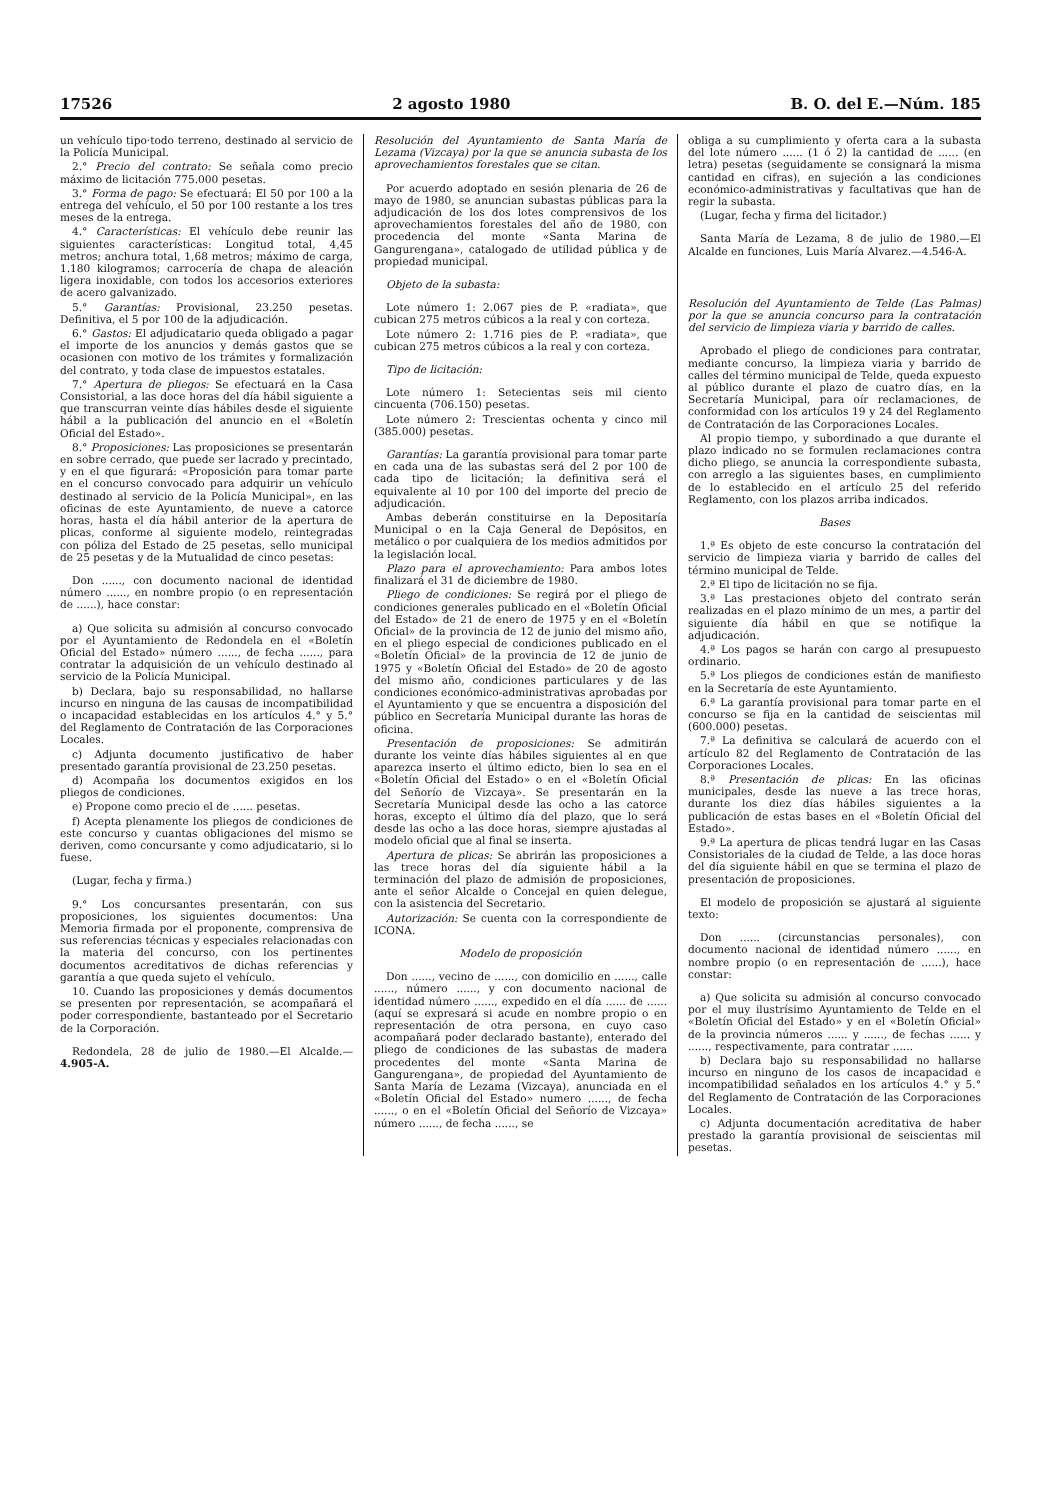17526 2 agosto 1980 B. O. del E.—Núm. 185
un vehículo tipo·todo terreno, destinado al servicio de la Policía Municipal.
2.° Precio del contrato: Se señala como precio máximo de licitación 775.000 pesetas.
3.° Forma de pago: Se efectuará: El 50 por 100 a la entrega del vehículo, el 50 por 100 restante a los tres meses de la entrega.
4.° Características: El vehículo debe reunir las siguientes características: Longitud total, 4,45 metros; anchura total, 1,68 metros; máximo de carga, 1.180 kilogramos; carrocería de chapa de aleación ligera inoxidable, con todos los accesorios exteriores de acero galvanizado.
5.° Garantías: Provisional, 23.250 pesetas. Definitiva, el 5 por 100 de la adjudicación.
6.° Gastos: El adjudicatario queda obligado a pagar el importe de los anuncios y demás gastos que se ocasionen con motivo de los trámites y formalización del contrato, y toda clase de impuestos estatales.
7.° Apertura de pliegos: Se efectuará en la Casa Consistorial, a las doce horas del día hábil siguiente a que transcurran veinte días hábiles desde el siguiente hábil a la publicación del anuncio en el «Boletín Oficial del Estado».
8.° Proposiciones: Las proposiciones se presentarán en sobre cerrado, que puede ser lacrado y precintado, y en el que figurará: «Proposición para tomar parte en el concurso convocado para adquirir un vehículo destinado al servicio de la Policía Municipal», en las oficinas de este Ayuntamiento, de nueve a catorce horas, hasta el día hábil anterior de la apertura de plicas, conforme al siguiente modelo, reintegradas con póliza del Estado de 25 pesetas, sello municipal de 25 pesetas y de la Mutualidad de cinco pesetas:
Don ......, con documento nacional de identidad número ......, en nombre propio (o en representación de ......), hace constar:
a) Que solicita su admisión al concurso convocado por el Ayuntamiento de Redondela en el «Boletín Oficial del Estado» número ......, de fecha ......, para contratar la adquisición de un vehículo destinado al servicio de la Policía Municipal.
b) Declara, bajo su responsabilidad, no hallarse incurso en ninguna de las causas de incompatibilidad o incapacidad establecidas en los artículos 4.° y 5.° del Reglamento de Contratación de las Corporaciones Locales.
c) Adjunta documento justificativo de haber presentado garantía provisional de 23.250 pesetas.
d) Acompaña los documentos exigidos en los pliegos de condiciones.
e) Propone como precio el de ...... pesetas.
f) Acepta plenamente los pliegos de condiciones de este concurso y cuantas obligaciones del mismo se deriven, como concursante y como adjudicatario, si lo fuese.
(Lugar, fecha y firma.)
9.° Los concursantes presentarán, con sus proposiciones, los siguientes documentos: Una Memoria firmada por el proponente, comprensiva de sus referencias técnicas y especiales relacionadas con la materia del concurso, con los pertinentes documentos acreditativos de dichas referencias y garantía a que queda sujeto el vehículo.
10. Cuando las proposiciones y demás documentos se presenten por representación, se acompañará el poder correspondiente, bastanteado por el Secretario de la Corporación.
Redondela, 28 de julio de 1980.—El Alcalde.—4.905-A.
Resolución del Ayuntamiento de Santa María de Lezama (Vizcaya) por la que se anuncia subasta de los aprovechamientos forestales que se citan.
Por acuerdo adoptado en sesión plenaria de 26 de mayo de 1980, se anuncian subastas públicas para la adjudicación de los dos lotes comprensivos de los aprovechamientos forestales del año de 1980, con procedencia del monte «Santa Marina de Gangurengana», catalogado de utilidad pública y de propiedad municipal.
Objeto de la subasta:
Lote número 1: 2.067 pies de P. «radiata», que cubican 275 metros cúbicos a la real y con corteza.
Lote número 2: 1.716 pies de P. «radiata», que cubican 275 metros cúbicos a la real y con corteza.
Tipo de licitación:
Lote número 1: Setecientas seis mil ciento cincuenta (706.150) pesetas.
Lote número 2: Trescientas ochenta y cinco mil (385.000) pesetas.
Garantías: La garantía provisional para tomar parte en cada una de las subastas será del 2 por 100 de cada tipo de licitación; la definitiva será el equivalente al 10 por 100 del importe del precio de adjudicación.
Ambas deberán constituirse en la Depositaría Municipal o en la Caja General de Depósitos, en metálico o por cualquiera de los medios admitidos por la legislación local.
Plazo para el aprovechamiento: Para ambos lotes finalizará el 31 de diciembre de 1980.
Pliego de condiciones: Se regirá por el pliego de condiciones generales publicado en el «Boletín Oficial del Estado» de 21 de enero de 1975 y en el «Boletín Oficial» de la provincia de 12 de junio del mismo año, en el pliego especial de condiciones publicado en el «Boletín Oficial» de la provincia de 12 de junio de 1975 y «Boletín Oficial del Estado» de 20 de agosto del mismo año, condiciones particulares y de las condiciones económico-administrativas aprobadas por el Ayuntamiento y que se encuentra a disposición del público en Secretaría Municipal durante las horas de oficina.
Presentación de proposiciones: Se admitirán durante los veinte días hábiles siguientes al en que aparezca inserto el último edicto, bien lo sea en el «Boletín Oficial del Estado» o en el «Boletín Oficial del Señorío de Vizcaya». Se presentarán en la Secretaría Municipal desde las ocho a las catorce horas, excepto el último día del plazo, que lo será desde las ocho a las doce horas, siempre ajustadas al modelo oficial que al final se inserta.
Apertura de plicas: Se abrirán las proposiciones a las trece horas del día siguiente hábil a la terminación del plazo de admisión de proposiciones, ante el señor Alcalde o Concejal en quien delegue, con la asistencia del Secretario.
Autorización: Se cuenta con la correspondiente de ICONA.
Modelo de proposición
Don ......, vecino de ......, con domicilio en ......, calle ......, número ......, y con documento nacional de identidad número ......, expedido en el día ...... de ...... (aquí se expresará si acude en nombre propio o en representación de otra persona, en cuyo caso acompañará poder declarado bastante), enterado del pliego de condiciones de las subastas de madera procedentes del monte «Santa Marina de Gangurengana», de propiedad del Ayuntamiento de Santa María de Lezama (Vizcaya), anunciada en el «Boletín Oficial del Estado» numero ......, de fecha ......, o en el «Boletín Oficial del Señorío de Vizcaya» número ......, de fecha ......, se
obliga a su cumplimiento y oferta cara a la subasta del lote número ...... (1 ó 2) la cantidad de ...... (en letra) pesetas (seguidamente se consignará la misma cantidad en cifras), en sujeción a las condiciones económico-administrativas y facultativas que han de regir la subasta.
(Lugar, fecha y firma del licitador.)
Santa María de Lezama, 8 de julio de 1980.—El Alcalde en funciones, Luis María Alvarez.—4.546-A.
Resolución del Ayuntamiento de Telde (Las Palmas) por la que se anuncia concurso para la contratación del servicio de limpieza viaria y barrido de calles.
Aprobado el pliego de condiciones para contratar, mediante concurso, la limpieza viaria y barrido de calles del término municipal de Telde, queda expuesto al público durante el plazo de cuatro días, en la Secretaría Municipal, para oír reclamaciones, de conformidad con los artículos 19 y 24 del Reglamento de Contratación de las Corporaciones Locales.
Al propio tiempo, y subordinado a que durante el plazo indicado no se formulen reclamaciones contra dicho pliego, se anuncia la correspondiente subasta, con arreglo a las siguientes bases, en cumplimiento de lo establecido en el artículo 25 del referido Reglamento, con los plazos arriba indicados.
Bases
1.ª Es objeto de este concurso la contratación del servicio de limpieza viaria y barrido de calles del término municipal de Telde.
2.ª El tipo de licitación no se fija.
3.ª Las prestaciones objeto del contrato serán realizadas en el plazo mínimo de un mes, a partir del siguiente día hábil en que se notifique la adjudicación.
4.ª Los pagos se harán con cargo al presupuesto ordinario.
5.ª Los pliegos de condiciones están de manifiesto en la Secretaría de este Ayuntamiento.
6.ª La garantía provisional para tomar parte en el concurso se fija en la cantidad de seiscientas mil (600.000) pesetas.
7.ª La definitiva se calculará de acuerdo con el artículo 82 del Reglamento de Contratación de las Corporaciones Locales.
8.ª Presentación de plicas: En las oficinas municipales, desde las nueve a las trece horas, durante los diez días hábiles siguientes a la publicación de estas bases en el «Boletín Oficial del Estado».
9.ª La apertura de plicas tendrá lugar en las Casas Consistoriales de la ciudad de Telde, a las doce horas del día siguiente hábil en que se termina el plazo de presentación de proposiciones.
El modelo de proposición se ajustará al siguiente texto:
Don ...... (circunstancias personales), con documento nacional de identidad número ......, en nombre propio (o en representación de ......), hace constar:
a) Que solicita su admisión al concurso convocado por el muy ilustrísimo Ayuntamiento de Telde en el «Boletín Oficial del Estado» y en el «Boletín Oficial» de la provincia números ...... y ......, de fechas ...... y ......, respectivamente, para contratar ......
b) Declara bajo su responsabilidad no hallarse incurso en ninguno de los casos de incapacidad e incompatibilidad señalados en los artículos 4.° y 5.° del Reglamento de Contratación de las Corporaciones Locales.
c) Adjunta documentación acreditativa de haber prestado la garantía provisional de seiscientas mil pesetas.